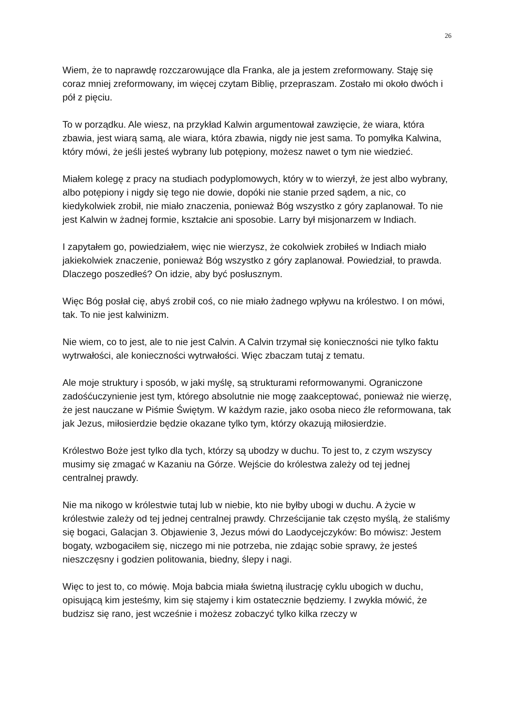26
Wiem, że to naprawdę rozczarowujące dla Franka, ale ja jestem zreformowany. Staję się coraz mniej zreformowany, im więcej czytam Biblię, przepraszam. Zostało mi około dwóch i pół z pięciu.
To w porządku. Ale wiesz, na przykład Kalwin argumentował zawzięcie, że wiara, która zbawia, jest wiarą samą, ale wiara, która zbawia, nigdy nie jest sama. To pomyłka Kalwina, który mówi, że jeśli jesteś wybrany lub potępiony, możesz nawet o tym nie wiedzieć.
Miałem kolegę z pracy na studiach podyplomowych, który w to wierzył, że jest albo wybrany, albo potępiony i nigdy się tego nie dowie, dopóki nie stanie przed sądem, a nic, co kiedykolwiek zrobił, nie miało znaczenia, ponieważ Bóg wszystko z góry zaplanował. To nie jest Kalwin w żadnej formie, kształcie ani sposobie. Larry był misjonarzem w Indiach.
I zapytałem go, powiedziałem, więc nie wierzysz, że cokolwiek zrobiłeś w Indiach miało jakiekolwiek znaczenie, ponieważ Bóg wszystko z góry zaplanował. Powiedział, to prawda. Dlaczego poszedłeś? On idzie, aby być posłusznym.
Więc Bóg posłał cię, abyś zrobił coś, co nie miało żadnego wpływu na królestwo. I on mówi, tak. To nie jest kalwinizm.
Nie wiem, co to jest, ale to nie jest Calvin. A Calvin trzymał się konieczności nie tylko faktu wytrwałości, ale konieczności wytrwałości. Więc zbaczam tutaj z tematu.
Ale moje struktury i sposób, w jaki myślę, są strukturami reformowanymi. Ograniczone zadośćuczynienie jest tym, którego absolutnie nie mogę zaakceptować, ponieważ nie wierzę, że jest nauczane w Piśmie Świętym. W każdym razie, jako osoba nieco źle reformowana, tak jak Jezus, miłosierdzie będzie okazane tylko tym, którzy okazują miłosierdzie.
Królestwo Boże jest tylko dla tych, którzy są ubodzy w duchu. To jest to, z czym wszyscy musimy się zmagać w Kazaniu na Górze. Wejście do królestwa zależy od tej jednej centralnej prawdy.
Nie ma nikogo w królestwie tutaj lub w niebie, kto nie byłby ubogi w duchu. A życie w królestwie zależy od tej jednej centralnej prawdy. Chrześcijanie tak często myślą, że staliśmy się bogaci, Galacjan 3. Objawienie 3, Jezus mówi do Laodycejczyków: Bo mówisz: Jestem bogaty, wzbogaciłem się, niczego mi nie potrzeba, nie zdając sobie sprawy, że jesteś nieszczęsny i godzien politowania, biedny, ślepy i nagi.
Więc to jest to, co mówię. Moja babcia miała świetną ilustrację cyklu ubogich w duchu, opisującą kim jesteśmy, kim się stajemy i kim ostatecznie będziemy. I zwykła mówić, że budzisz się rano, jest wcześnie i możesz zobaczyć tylko kilka rzeczy w